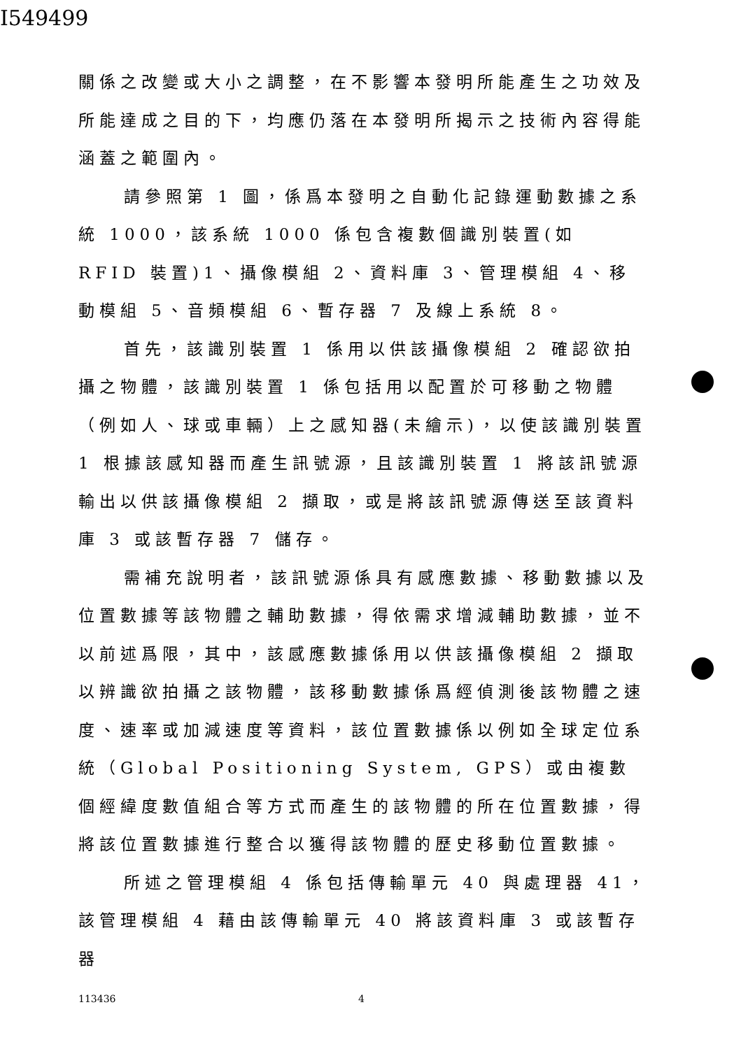I549499
關係之改變或大小之調整，在不影響本發明所能產生之功效及所能達成之目的下，均應仍落在本發明所揭示之技術內容得能涵蓋之範圍內。
請參照第 1 圖，係爲本發明之自動化記錄運動數據之系統 1000，該系統 1000 係包含複數個識別裝置(如 RFID 裝置)1、攝像模組 2、資料庫 3、管理模組 4、移動模組 5、音頻模組 6、暫存器 7 及線上系統 8。
首先，該識別裝置 1 係用以供該攝像模組 2 確認欲拍攝之物體，該識別裝置 1 係包括用以配置於可移動之物體（例如人、球或車輛）上之感知器(未繪示)，以使該識別裝置 1 根據該感知器而產生訊號源，且該識別裝置 1 將該訊號源輸出以供該攝像模組 2 擷取，或是將該訊號源傳送至該資料庫 3 或該暫存器 7 儲存。
需補充說明者，該訊號源係具有感應數據、移動數據以及位置數據等該物體之輔助數據，得依需求增減輔助數據，並不以前述爲限，其中，該感應數據係用以供該攝像模組 2 擷取以辨識欲拍攝之該物體，該移動數據係爲經偵測後該物體之速度、速率或加減速度等資料，該位置數據係以例如全球定位系統（Global Positioning System, GPS）或由複數個經緯度數值組合等方式而產生的該物體的所在位置數據，得將該位置數據進行整合以獲得該物體的歷史移動位置數據。
所述之管理模組 4 係包括傳輸單元 40 與處理器 41，該管理模組 4 藉由該傳輸單元 40 將該資料庫 3 或該暫存器
113436 4